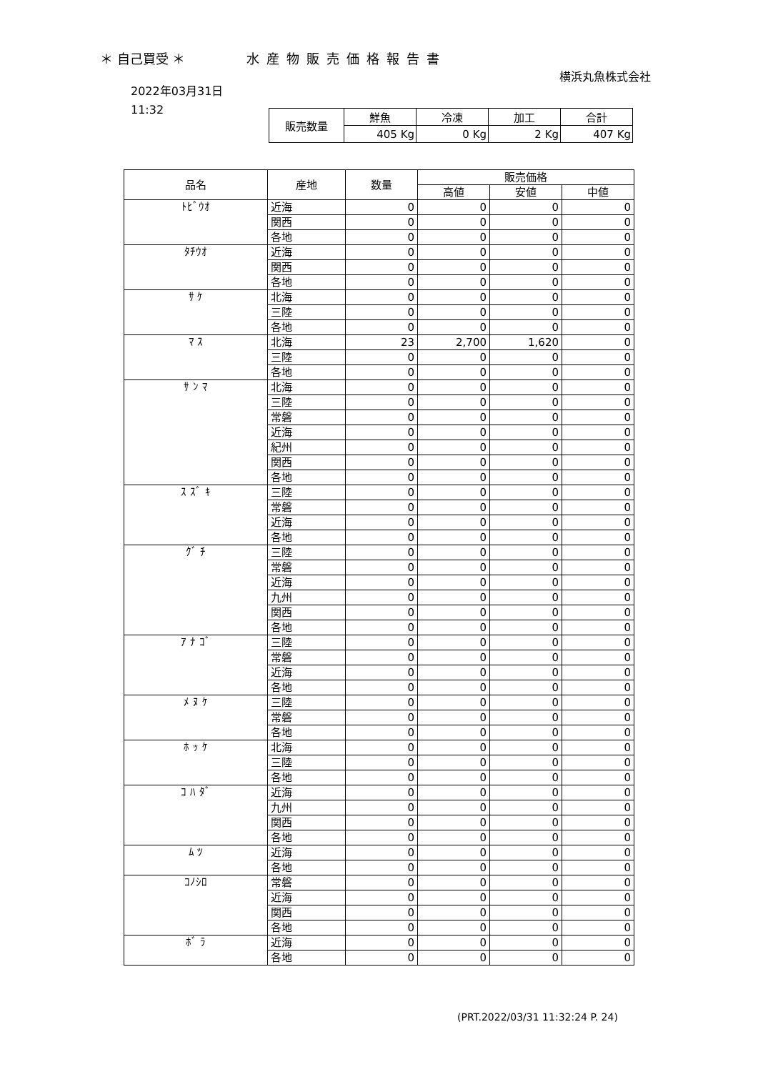＊ 自己買受 ＊ 水産物販売価格報告書
横浜丸魚株式会社
2022年03月31日
11:32
| 販売数量 | 鮮魚 | 冷凍 | 加工 | 合計 |
| | 405 Kg | 0 Kg | 2 Kg | 407 Kg |
| 品名 | 産地 | 数量 | 販売価格 | | |
| --- | --- | --- | --- | --- | --- |
| | | | 高値 | 安値 | 中値 |
| ﾄﾋﾞｳｵ | 近海 | 0 | 0 | 0 | 0 |
| | 関西 | 0 | 0 | 0 | 0 |
| | 各地 | 0 | 0 | 0 | 0 |
| ﾀﾁｳｵ | 近海 | 0 | 0 | 0 | 0 |
| | 関西 | 0 | 0 | 0 | 0 |
| | 各地 | 0 | 0 | 0 | 0 |
| ｻ ｹ | 北海 | 0 | 0 | 0 | 0 |
| | 三陸 | 0 | 0 | 0 | 0 |
| | 各地 | 0 | 0 | 0 | 0 |
| ﾏ ｽ | 北海 | 23 | 2,700 | 1,620 | 0 |
| | 三陸 | 0 | 0 | 0 | 0 |
| | 各地 | 0 | 0 | 0 | 0 |
| ｻ ﾝ ﾏ | 北海 | 0 | 0 | 0 | 0 |
| | 三陸 | 0 | 0 | 0 | 0 |
| | 常磐 | 0 | 0 | 0 | 0 |
| | 近海 | 0 | 0 | 0 | 0 |
| | 紀州 | 0 | 0 | 0 | 0 |
| | 関西 | 0 | 0 | 0 | 0 |
| | 各地 | 0 | 0 | 0 | 0 |
| ｽ ｽﾞ ｷ | 三陸 | 0 | 0 | 0 | 0 |
| | 常磐 | 0 | 0 | 0 | 0 |
| | 近海 | 0 | 0 | 0 | 0 |
| | 各地 | 0 | 0 | 0 | 0 |
| ｸﾞ ﾁ | 三陸 | 0 | 0 | 0 | 0 |
| | 常磐 | 0 | 0 | 0 | 0 |
| | 近海 | 0 | 0 | 0 | 0 |
| | 九州 | 0 | 0 | 0 | 0 |
| | 関西 | 0 | 0 | 0 | 0 |
| | 各地 | 0 | 0 | 0 | 0 |
| ｱ ﾅ ｺﾞ | 三陸 | 0 | 0 | 0 | 0 |
| | 常磐 | 0 | 0 | 0 | 0 |
| | 近海 | 0 | 0 | 0 | 0 |
| | 各地 | 0 | 0 | 0 | 0 |
| ﾒ ﾇ ｹ | 三陸 | 0 | 0 | 0 | 0 |
| | 常磐 | 0 | 0 | 0 | 0 |
| | 各地 | 0 | 0 | 0 | 0 |
| ﾎ ｯ ｹ | 北海 | 0 | 0 | 0 | 0 |
| | 三陸 | 0 | 0 | 0 | 0 |
| | 各地 | 0 | 0 | 0 | 0 |
| ｺ ﾊ ﾀﾞ | 近海 | 0 | 0 | 0 | 0 |
| | 九州 | 0 | 0 | 0 | 0 |
| | 関西 | 0 | 0 | 0 | 0 |
| | 各地 | 0 | 0 | 0 | 0 |
| ﾑ ﾂ | 近海 | 0 | 0 | 0 | 0 |
| | 各地 | 0 | 0 | 0 | 0 |
| ｺﾉｼﾛ | 常磐 | 0 | 0 | 0 | 0 |
| | 近海 | 0 | 0 | 0 | 0 |
| | 関西 | 0 | 0 | 0 | 0 |
| | 各地 | 0 | 0 | 0 | 0 |
| ﾎﾞ ﾗ | 近海 | 0 | 0 | 0 | 0 |
| | 各地 | 0 | 0 | 0 | 0 |
(PRT.2022/03/31 11:32:24 P. 24)